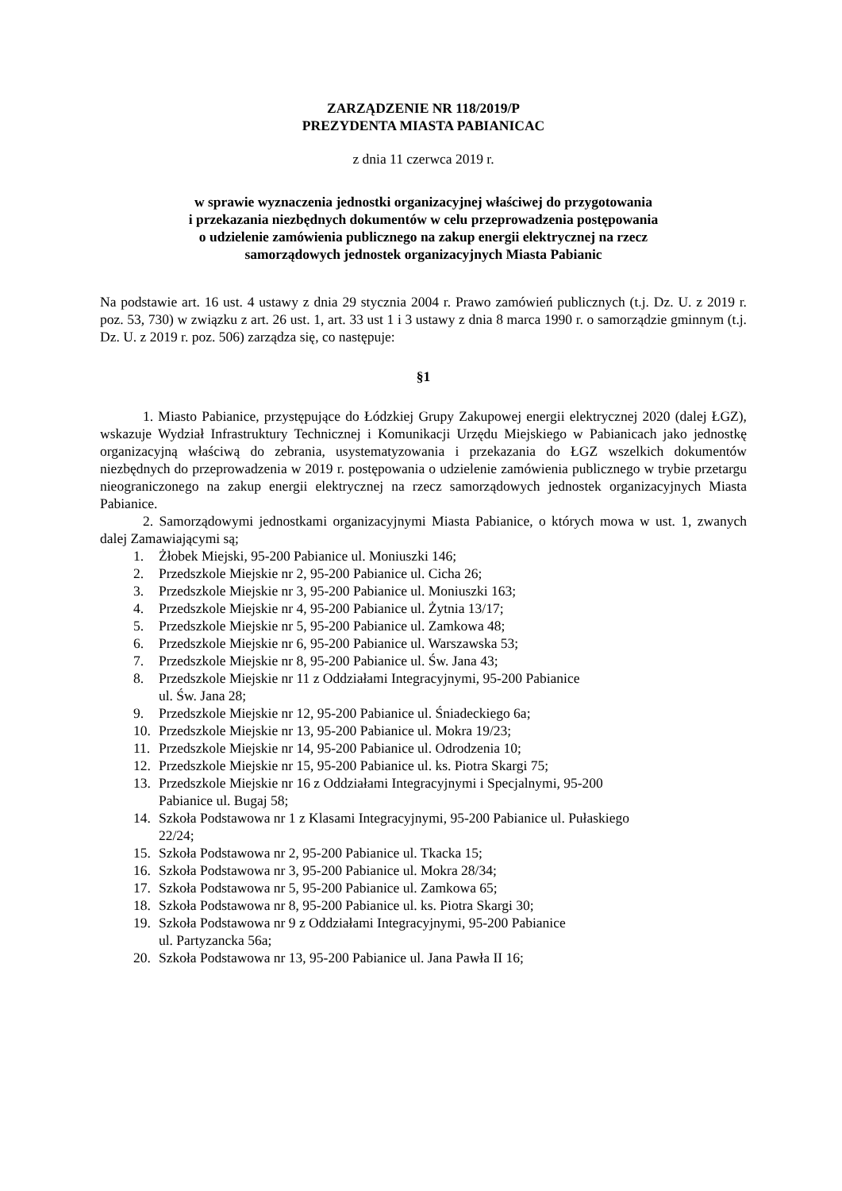ZARZĄDZENIE NR 118/2019/P
PREZYDENTA MIASTA PABIANICAC
z dnia 11 czerwca 2019 r.
w sprawie wyznaczenia jednostki organizacyjnej właściwej do przygotowania
i przekazania niezbędnych dokumentów w celu przeprowadzenia postępowania
o udzielenie zamówienia publicznego na zakup energii elektrycznej na rzecz
samorządowych jednostek organizacyjnych Miasta Pabianic
Na podstawie art. 16 ust. 4 ustawy z dnia 29 stycznia 2004 r. Prawo zamówień publicznych (t.j. Dz. U. z 2019 r. poz. 53, 730) w związku z art. 26 ust. 1, art. 33 ust 1 i 3 ustawy z dnia 8 marca 1990 r. o samorządzie gminnym (t.j. Dz. U. z 2019 r. poz. 506) zarządza się, co następuje:
§1
1. Miasto Pabianice, przystępujące do Łódzkiej Grupy Zakupowej energii elektrycznej 2020 (dalej ŁGZ), wskazuje Wydział Infrastruktury Technicznej i Komunikacji Urzędu Miejskiego w Pabianicach jako jednostkę organizacyjną właściwą do zebrania, usystematyzowania i przekazania do ŁGZ wszelkich dokumentów niezbędnych do przeprowadzenia w 2019 r. postępowania o udzielenie zamówienia publicznego w trybie przetargu nieograniczonego na zakup energii elektrycznej na rzecz samorządowych jednostek organizacyjnych Miasta Pabianice.
2. Samorządowymi jednostkami organizacyjnymi Miasta Pabianice, o których mowa w ust. 1, zwanych dalej Zamawiającymi są;
1. Żłobek Miejski, 95-200 Pabianice ul. Moniuszki 146;
2. Przedszkole Miejskie nr 2, 95-200 Pabianice ul. Cicha 26;
3. Przedszkole Miejskie nr 3, 95-200 Pabianice ul. Moniuszki 163;
4. Przedszkole Miejskie nr 4, 95-200 Pabianice ul. Żytnia 13/17;
5. Przedszkole Miejskie nr 5, 95-200 Pabianice ul. Zamkowa 48;
6. Przedszkole Miejskie nr 6, 95-200 Pabianice ul. Warszawska 53;
7. Przedszkole Miejskie nr 8, 95-200 Pabianice ul. Św. Jana 43;
8. Przedszkole Miejskie nr 11 z Oddziałami Integracyjnymi, 95-200 Pabianice
ul. Św. Jana 28;
9. Przedszkole Miejskie nr 12, 95-200 Pabianice ul. Śniadeckiego 6a;
10. Przedszkole Miejskie nr 13, 95-200 Pabianice ul. Mokra 19/23;
11. Przedszkole Miejskie nr 14, 95-200 Pabianice ul. Odrodzenia 10;
12. Przedszkole Miejskie nr 15, 95-200 Pabianice ul. ks. Piotra Skargi 75;
13. Przedszkole Miejskie nr 16 z Oddziałami Integracyjnymi i Specjalnymi, 95-200
Pabianice ul. Bugaj 58;
14. Szkoła Podstawowa nr 1 z Klasami Integracyjnymi, 95-200 Pabianice ul. Pułaskiego
22/24;
15. Szkoła Podstawowa nr 2, 95-200 Pabianice ul. Tkacka 15;
16. Szkoła Podstawowa nr 3, 95-200 Pabianice ul. Mokra 28/34;
17. Szkoła Podstawowa nr 5, 95-200 Pabianice ul. Zamkowa 65;
18. Szkoła Podstawowa nr 8, 95-200 Pabianice ul. ks. Piotra Skargi 30;
19. Szkoła Podstawowa nr 9 z Oddziałami Integracyjnymi, 95-200 Pabianice
ul. Partyzancka 56a;
20. Szkoła Podstawowa nr 13, 95-200 Pabianice ul. Jana Pawła II 16;